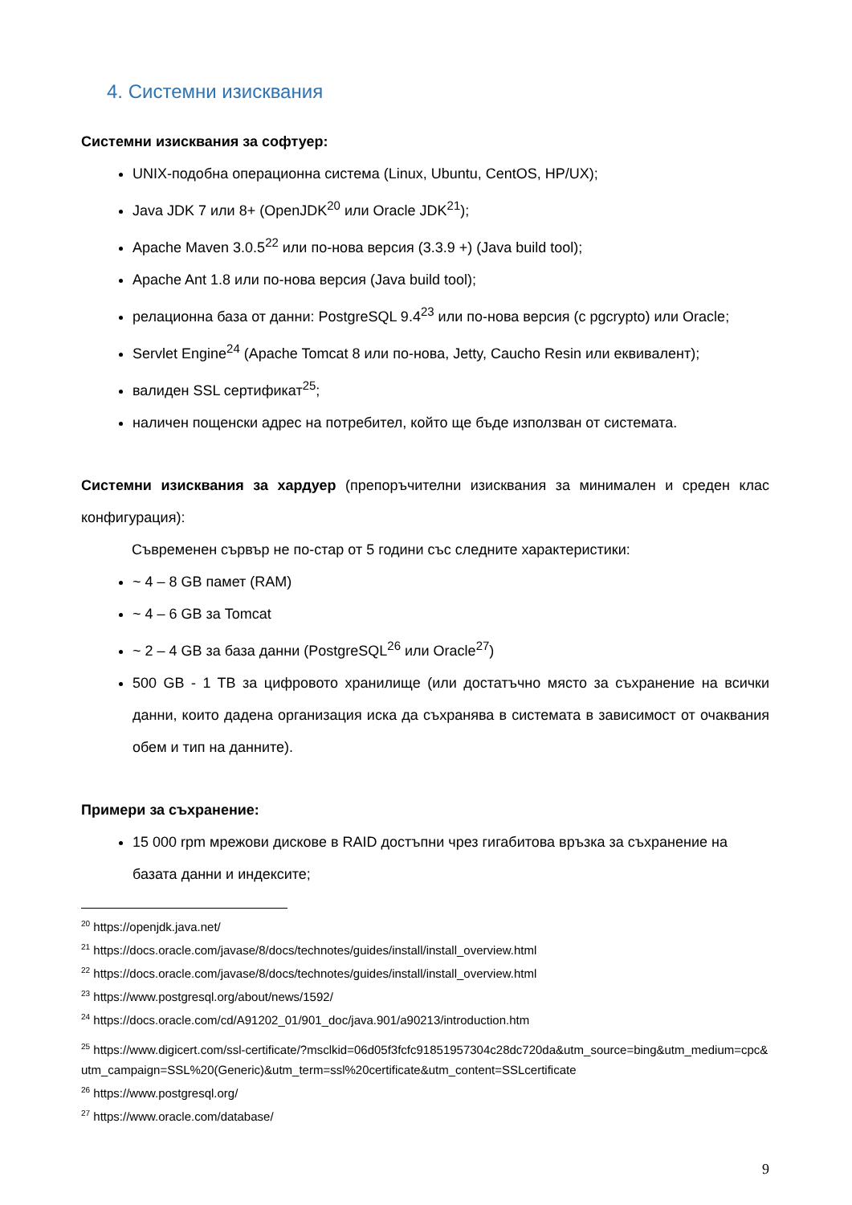4. Системни изисквания
Системни изисквания за софтуер:
UNIX-подобна операционна система (Linux, Ubuntu, CentOS, HP/UX);
Java JDK 7 или 8+ (OpenJDK<sup>20</sup> или Oracle JDK<sup>21</sup>);
Apache Maven 3.0.5<sup>22</sup> или по-нова версия (3.3.9 +) (Java build tool);
Apache Ant 1.8 или по-нова версия (Java build tool);
релационна база от данни: PostgreSQL 9.4<sup>23</sup> или по-нова версия (с pgcrypto) или Oracle;
Servlet Engine<sup>24</sup> (Apache Tomcat 8 или по-нова, Jetty, Caucho Resin или еквивалент);
валиден SSL сертификат<sup>25</sup>;
наличен пощенски адрес на потребител, който ще бъде използван от системата.
Системни изисквания за хардуер (препоръчителни изисквания за минимален и среден клас конфигурация):
Съвременен сървър не по-стар от 5 години със следните характеристики:
~ 4 – 8 GB памет (RAM)
~ 4 – 6 GB за Tomcat
~ 2 – 4 GB за база данни (PostgreSQL<sup>26</sup> или Oracle<sup>27</sup>)
500 GB - 1 TB за цифровото хранилище (или достатъчно място за съхранение на всички данни, които дадена организация иска да съхранява в системата в зависимост от очаквания обем и тип на данните).
Примери за съхранение:
15 000 rpm мрежови дискове в RAID достъпни чрез гигабитова връзка за съхранение на базата данни и индексите;
<sup>20</sup> https://openjdk.java.net/
<sup>21</sup> https://docs.oracle.com/javase/8/docs/technotes/guides/install/install_overview.html
<sup>22</sup> https://docs.oracle.com/javase/8/docs/technotes/guides/install/install_overview.html
<sup>23</sup> https://www.postgresql.org/about/news/1592/
<sup>24</sup> https://docs.oracle.com/cd/A91202_01/901_doc/java.901/a90213/introduction.htm
<sup>25</sup> https://www.digicert.com/ssl-certificate/?msclkid=06d05f3fcfc91851957304c28dc720da&utm_source=bing&utm_medium=cpc&utm_campaign=SSL%20(Generic)&utm_term=ssl%20certificate&utm_content=SSLcertificate
<sup>26</sup> https://www.postgresql.org/
<sup>27</sup> https://www.oracle.com/database/
9